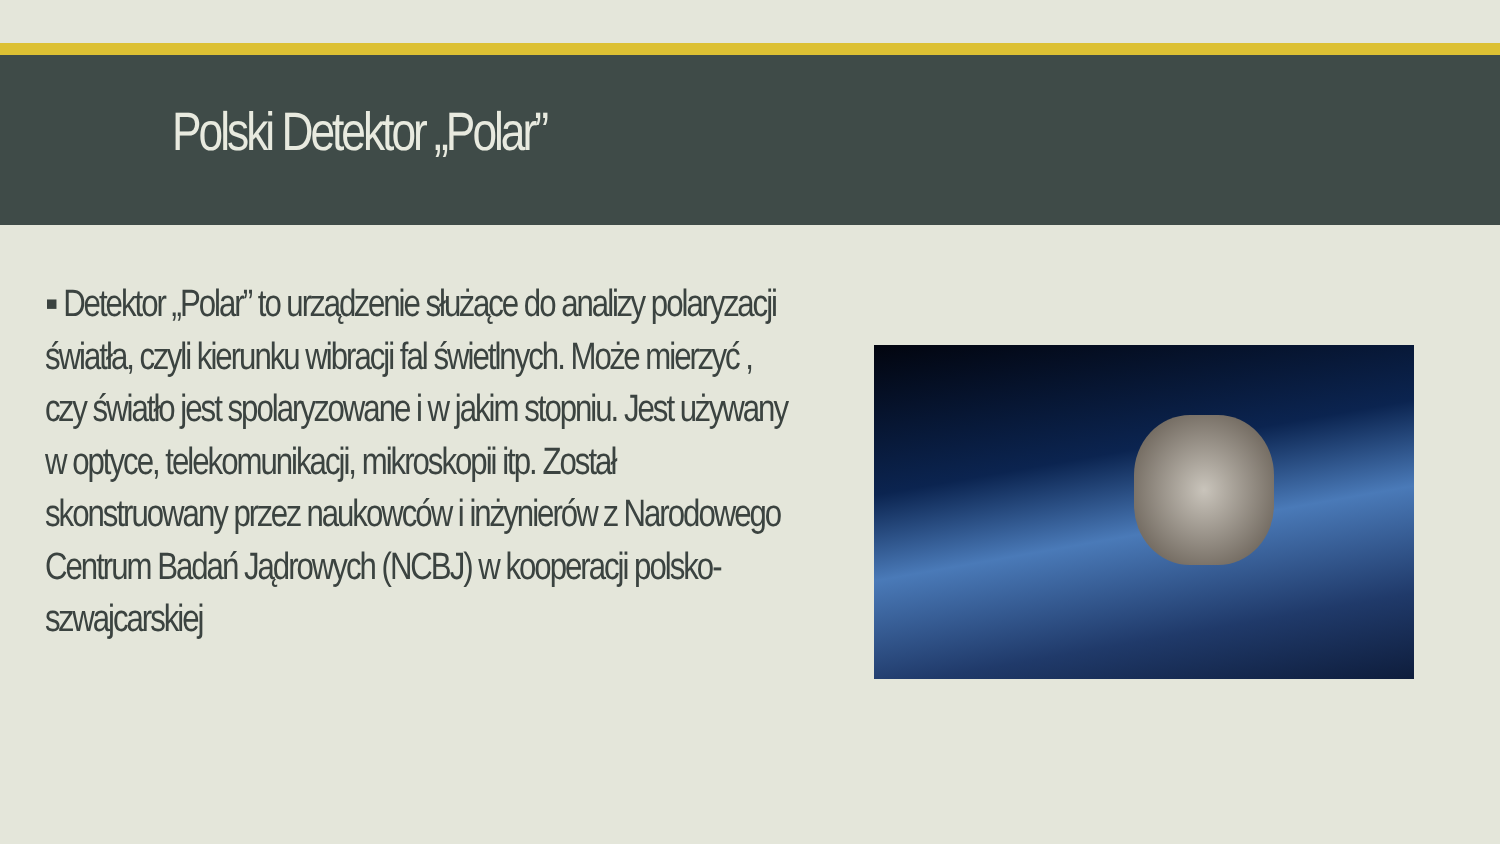Polski Detektor „Polar”
▪ Detektor „Polar” to urządzenie służące do analizy polaryzacji światła, czyli kierunku wibracji fal świetlnych. Może mierzyć , czy światło jest spolaryzowane i w jakim stopniu. Jest używany w optyce, telekomunikacji, mikroskopii itp. Został skonstruowany przez naukowców i inżynierów z Narodowego Centrum Badań Jądrowych (NCBJ) w kooperacji polsko-szwajcarskiej